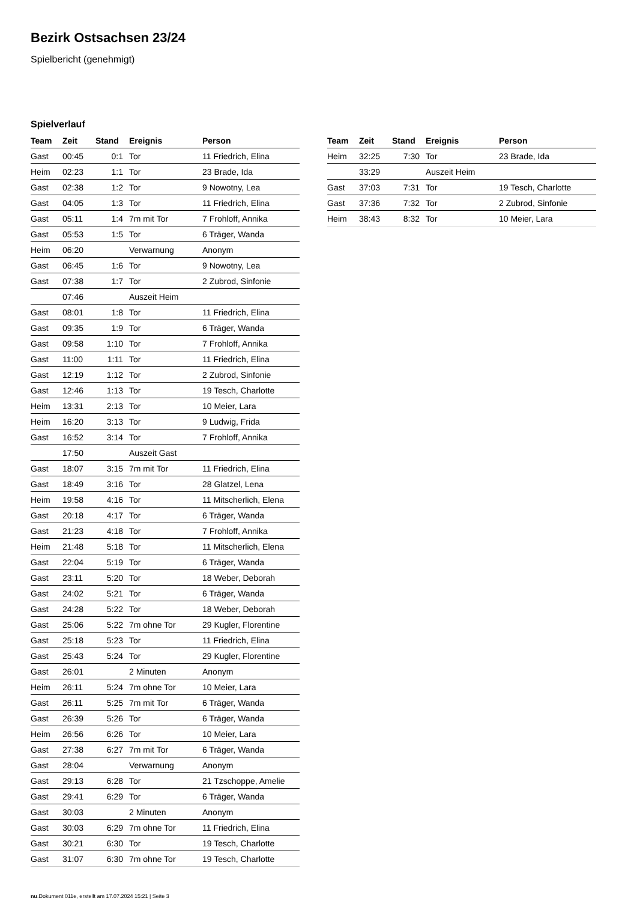Bezirk Ostsachsen 23/24
Spielbericht (genehmigt)
Spielverlauf
| Team | Zeit | Stand | Ereignis | Person |
| --- | --- | --- | --- | --- |
| Gast | 00:45 | 0:1 | Tor | 11 Friedrich, Elina |
| Heim | 02:23 | 1:1 | Tor | 23 Brade, Ida |
| Gast | 02:38 | 1:2 | Tor | 9 Nowotny, Lea |
| Gast | 04:05 | 1:3 | Tor | 11 Friedrich, Elina |
| Gast | 05:11 | 1:4 | 7m mit Tor | 7 Frohloff, Annika |
| Gast | 05:53 | 1:5 | Tor | 6 Träger, Wanda |
| Heim | 06:20 | | Verwarnung | Anonym |
| Gast | 06:45 | 1:6 | Tor | 9 Nowotny, Lea |
| Gast | 07:38 | 1:7 | Tor | 2 Zubrod, Sinfonie |
| | 07:46 | | Auszeit Heim | |
| Gast | 08:01 | 1:8 | Tor | 11 Friedrich, Elina |
| Gast | 09:35 | 1:9 | Tor | 6 Träger, Wanda |
| Gast | 09:58 | 1:10 | Tor | 7 Frohloff, Annika |
| Gast | 11:00 | 1:11 | Tor | 11 Friedrich, Elina |
| Gast | 12:19 | 1:12 | Tor | 2 Zubrod, Sinfonie |
| Gast | 12:46 | 1:13 | Tor | 19 Tesch, Charlotte |
| Heim | 13:31 | 2:13 | Tor | 10 Meier, Lara |
| Heim | 16:20 | 3:13 | Tor | 9 Ludwig, Frida |
| Gast | 16:52 | 3:14 | Tor | 7 Frohloff, Annika |
| | 17:50 | | Auszeit Gast | |
| Gast | 18:07 | 3:15 | 7m mit Tor | 11 Friedrich, Elina |
| Gast | 18:49 | 3:16 | Tor | 28 Glatzel, Lena |
| Heim | 19:58 | 4:16 | Tor | 11 Mitscherlich, Elena |
| Gast | 20:18 | 4:17 | Tor | 6 Träger, Wanda |
| Gast | 21:23 | 4:18 | Tor | 7 Frohloff, Annika |
| Heim | 21:48 | 5:18 | Tor | 11 Mitscherlich, Elena |
| Gast | 22:04 | 5:19 | Tor | 6 Träger, Wanda |
| Gast | 23:11 | 5:20 | Tor | 18 Weber, Deborah |
| Gast | 24:02 | 5:21 | Tor | 6 Träger, Wanda |
| Gast | 24:28 | 5:22 | Tor | 18 Weber, Deborah |
| Gast | 25:06 | 5:22 | 7m ohne Tor | 29 Kugler, Florentine |
| Gast | 25:18 | 5:23 | Tor | 11 Friedrich, Elina |
| Gast | 25:43 | 5:24 | Tor | 29 Kugler, Florentine |
| Gast | 26:01 | | 2 Minuten | Anonym |
| Heim | 26:11 | 5:24 | 7m ohne Tor | 10 Meier, Lara |
| Gast | 26:11 | 5:25 | 7m mit Tor | 6 Träger, Wanda |
| Gast | 26:39 | 5:26 | Tor | 6 Träger, Wanda |
| Heim | 26:56 | 6:26 | Tor | 10 Meier, Lara |
| Gast | 27:38 | 6:27 | 7m mit Tor | 6 Träger, Wanda |
| Gast | 28:04 | | Verwarnung | Anonym |
| Gast | 29:13 | 6:28 | Tor | 21 Tzschoppe, Amelie |
| Gast | 29:41 | 6:29 | Tor | 6 Träger, Wanda |
| Gast | 30:03 | | 2 Minuten | Anonym |
| Gast | 30:03 | 6:29 | 7m ohne Tor | 11 Friedrich, Elina |
| Gast | 30:21 | 6:30 | Tor | 19 Tesch, Charlotte |
| Gast | 31:07 | 6:30 | 7m ohne Tor | 19 Tesch, Charlotte |
| Team | Zeit | Stand | Ereignis | Person |
| --- | --- | --- | --- | --- |
| Heim | 32:25 | 7:30 | Tor | 23 Brade, Ida |
| | 33:29 | | Auszeit Heim | |
| Gast | 37:03 | 7:31 | Tor | 19 Tesch, Charlotte |
| Gast | 37:36 | 7:32 | Tor | 2 Zubrod, Sinfonie |
| Heim | 38:43 | 8:32 | Tor | 10 Meier, Lara |
nu.Dokument 011e, erstellt am 17.07.2024 15:21 | Seite 3